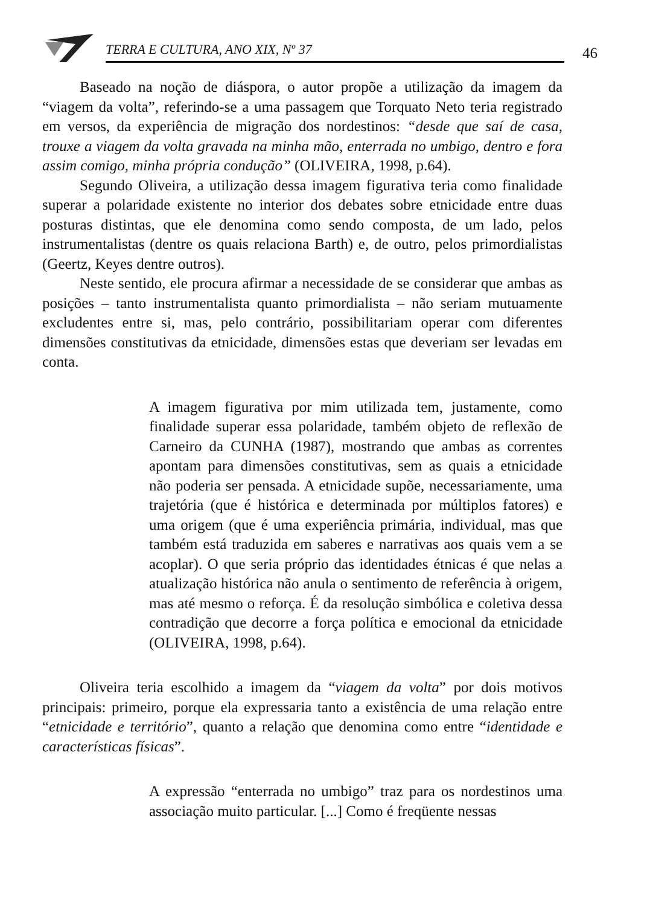TERRA E CULTURA, ANO XIX, Nº 37 46
Baseado na noção de diáspora, o autor propõe a utilização da imagem da “viagem da volta”, referindo-se a uma passagem que Torquato Neto teria registrado em versos, da experiência de migração dos nordestinos: “desde que saí de casa, trouxe a viagem da volta gravada na minha mão, enterrada no umbigo, dentro e fora assim comigo, minha própria condução” (OLIVEIRA, 1998, p.64).
Segundo Oliveira, a utilização dessa imagem figurativa teria como finalidade superar a polaridade existente no interior dos debates sobre etnicidade entre duas posturas distintas, que ele denomina como sendo composta, de um lado, pelos instrumentalistas (dentre os quais relaciona Barth) e, de outro, pelos primordialistas (Geertz, Keyes dentre outros).
Neste sentido, ele procura afirmar a necessidade de se considerar que ambas as posições – tanto instrumentalista quanto primordialista – não seriam mutuamente excludentes entre si, mas, pelo contrário, possibilitariam operar com diferentes dimensões constitutivas da etnicidade, dimensões estas que deveriam ser levadas em conta.
A imagem figurativa por mim utilizada tem, justamente, como finalidade superar essa polaridade, também objeto de reflexão de Carneiro da CUNHA (1987), mostrando que ambas as correntes apontam para dimensões constitutivas, sem as quais a etnicidade não poderia ser pensada. A etnicidade supõe, necessariamente, uma trajetória (que é histórica e determinada por múltiplos fatores) e uma origem (que é uma experiência primária, individual, mas que também está traduzida em saberes e narrativas aos quais vem a se acoplar). O que seria próprio das identidades étnicas é que nelas a atualização histórica não anula o sentimento de referência à origem, mas até mesmo o reforça. É da resolução simbólica e coletiva dessa contradição que decorre a força política e emocional da etnicidade (OLIVEIRA, 1998, p.64).
Oliveira teria escolhido a imagem da “viagem da volta” por dois motivos principais: primeiro, porque ela expressaria tanto a existência de uma relação entre “etnicidade e território”, quanto a relação que denomina como entre “identidade e características físicas”.
A expressão “enterrada no umbigo” traz para os nordestinos uma associação muito particular. [...] Como é freqüente nessas